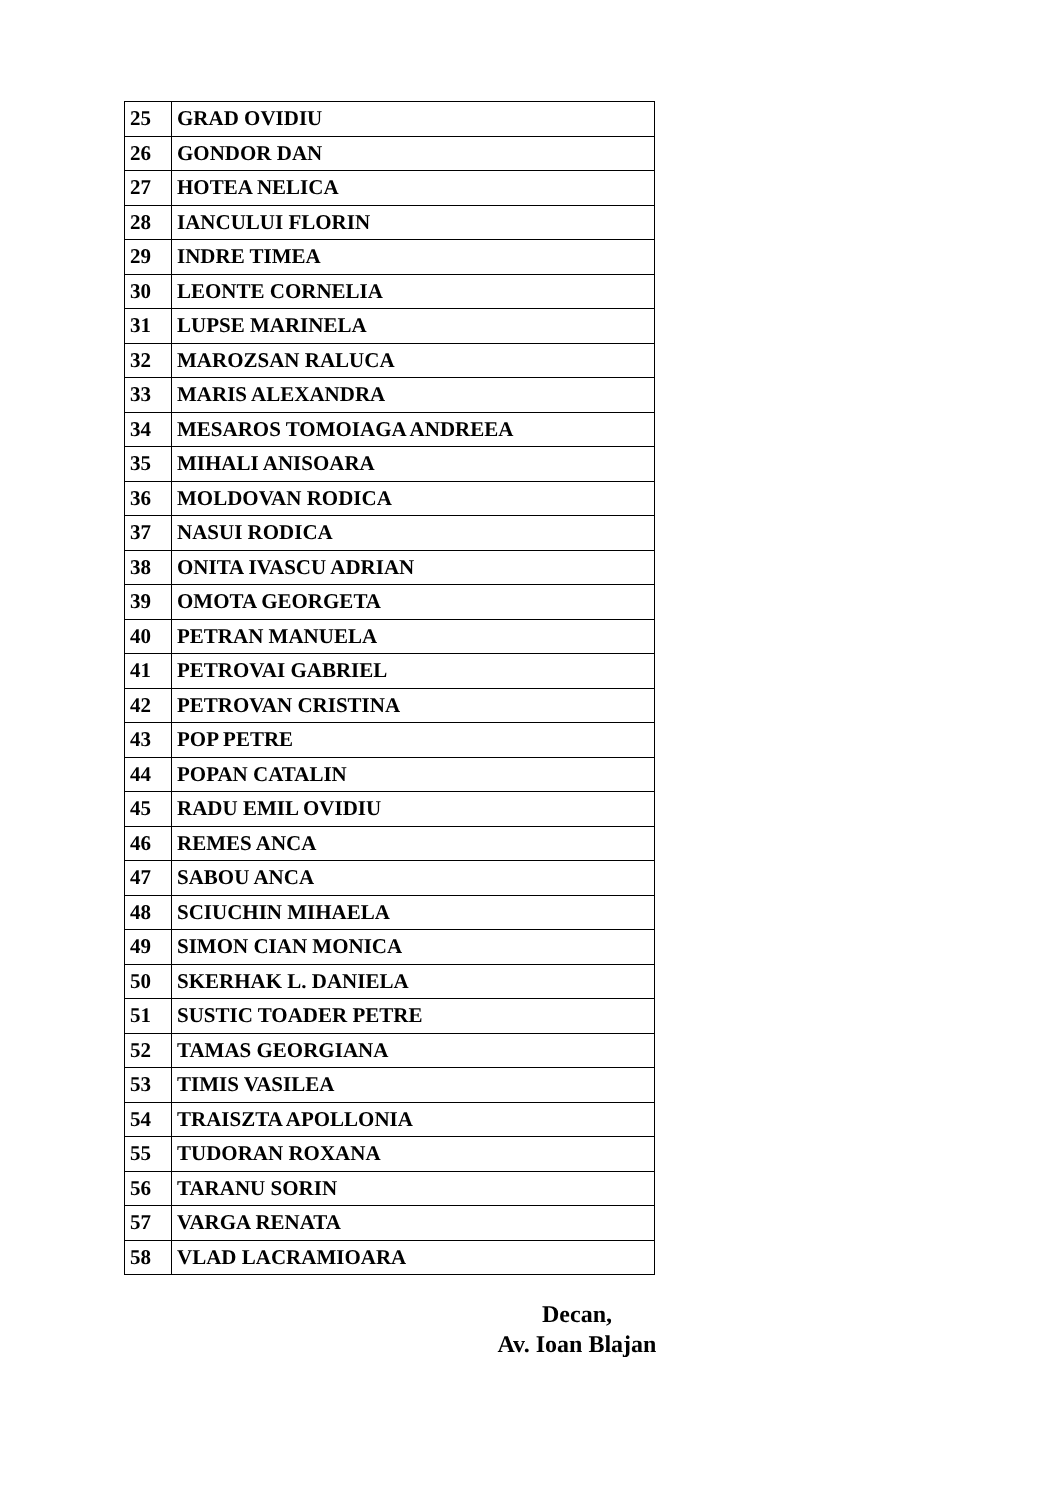| 25 | GRAD OVIDIU |
| 26 | GONDOR DAN |
| 27 | HOTEA NELICA |
| 28 | IANCULUI FLORIN |
| 29 | INDRE TIMEA |
| 30 | LEONTE CORNELIA |
| 31 | LUPSE MARINELA |
| 32 | MAROZSAN RALUCA |
| 33 | MARIS ALEXANDRA |
| 34 | MESAROS TOMOIAGA ANDREEA |
| 35 | MIHALI ANISOARA |
| 36 | MOLDOVAN RODICA |
| 37 | NASUI RODICA |
| 38 | ONITA IVASCU ADRIAN |
| 39 | OMOTA GEORGETA |
| 40 | PETRAN MANUELA |
| 41 | PETROVAI GABRIEL |
| 42 | PETROVAN CRISTINA |
| 43 | POP PETRE |
| 44 | POPAN CATALIN |
| 45 | RADU EMIL OVIDIU |
| 46 | REMES ANCA |
| 47 | SABOU ANCA |
| 48 | SCIUCHIN MIHAELA |
| 49 | SIMON CIAN MONICA |
| 50 | SKERHAK L. DANIELA |
| 51 | SUSTIC TOADER PETRE |
| 52 | TAMAS GEORGIANA |
| 53 | TIMIS VASILEA |
| 54 | TRAISZTA APOLLONIA |
| 55 | TUDORAN ROXANA |
| 56 | TARANU SORIN |
| 57 | VARGA RENATA |
| 58 | VLAD LACRAMIOARA |
Decan,
Av. Ioan Blajan